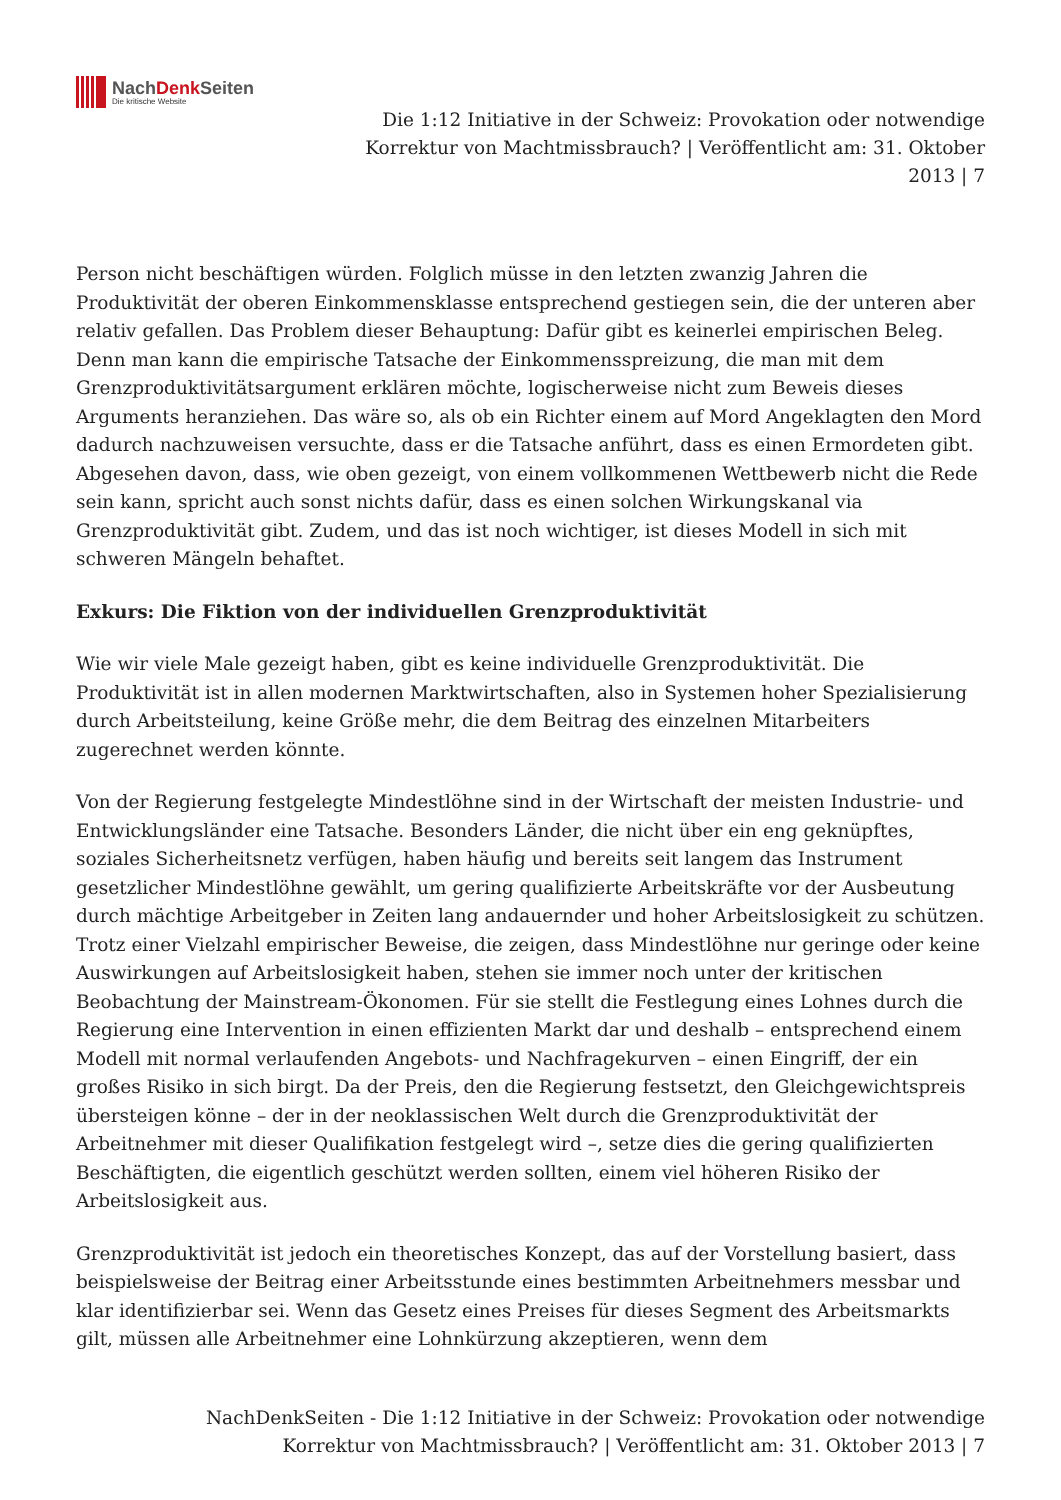NachDenk Seiten
Die kritische Website
Die 1:12 Initiative in der Schweiz: Provokation oder notwendige Korrektur von Machtmissbrauch? | Veröffentlicht am: 31. Oktober 2013 | 7
Person nicht beschäftigen würden. Folglich müsse in den letzten zwanzig Jahren die Produktivität der oberen Einkommensklasse entsprechend gestiegen sein, die der unteren aber relativ gefallen. Das Problem dieser Behauptung: Dafür gibt es keinerlei empirischen Beleg. Denn man kann die empirische Tatsache der Einkommensspreizung, die man mit dem Grenzproduktivitätsargument erklären möchte, logischerweise nicht zum Beweis dieses Arguments heranziehen. Das wäre so, als ob ein Richter einem auf Mord Angeklagten den Mord dadurch nachzuweisen versuchte, dass er die Tatsache anführt, dass es einen Ermordeten gibt. Abgesehen davon, dass, wie oben gezeigt, von einem vollkommenen Wettbewerb nicht die Rede sein kann, spricht auch sonst nichts dafür, dass es einen solchen Wirkungskanal via Grenzproduktivität gibt. Zudem, und das ist noch wichtiger, ist dieses Modell in sich mit schweren Mängeln behaftet.
Exkurs: Die Fiktion von der individuellen Grenzproduktivität
Wie wir viele Male gezeigt haben, gibt es keine individuelle Grenzproduktivität. Die Produktivität ist in allen modernen Marktwirtschaften, also in Systemen hoher Spezialisierung durch Arbeitsteilung, keine Größe mehr, die dem Beitrag des einzelnen Mitarbeiters zugerechnet werden könnte.
Von der Regierung festgelegte Mindestlöhne sind in der Wirtschaft der meisten Industrie- und Entwicklungsländer eine Tatsache. Besonders Länder, die nicht über ein eng geknüpftes, soziales Sicherheitsnetz verfügen, haben häufig und bereits seit langem das Instrument gesetzlicher Mindestlöhne gewählt, um gering qualifizierte Arbeitskräfte vor der Ausbeutung durch mächtige Arbeitgeber in Zeiten lang andauernder und hoher Arbeitslosigkeit zu schützen. Trotz einer Vielzahl empirischer Beweise, die zeigen, dass Mindestlöhne nur geringe oder keine Auswirkungen auf Arbeitslosigkeit haben, stehen sie immer noch unter der kritischen Beobachtung der Mainstream-Ökonomen. Für sie stellt die Festlegung eines Lohnes durch die Regierung eine Intervention in einen effizienten Markt dar und deshalb – entsprechend einem Modell mit normal verlaufenden Angebots- und Nachfragekurven – einen Eingriff, der ein großes Risiko in sich birgt. Da der Preis, den die Regierung festsetzt, den Gleichgewichtspreis übersteigen könne – der in der neoklassischen Welt durch die Grenzproduktivität der Arbeitnehmer mit dieser Qualifikation festgelegt wird –, setze dies die gering qualifizierten Beschäftigten, die eigentlich geschützt werden sollten, einem viel höheren Risiko der Arbeitslosigkeit aus.
Grenzproduktivität ist jedoch ein theoretisches Konzept, das auf der Vorstellung basiert, dass beispielsweise der Beitrag einer Arbeitsstunde eines bestimmten Arbeitnehmers messbar und klar identifizierbar sei. Wenn das Gesetz eines Preises für dieses Segment des Arbeitsmarkts gilt, müssen alle Arbeitnehmer eine Lohnkürzung akzeptieren, wenn dem
NachDenkSeiten - Die 1:12 Initiative in der Schweiz: Provokation oder notwendige Korrektur von Machtmissbrauch? | Veröffentlicht am: 31. Oktober 2013 | 7